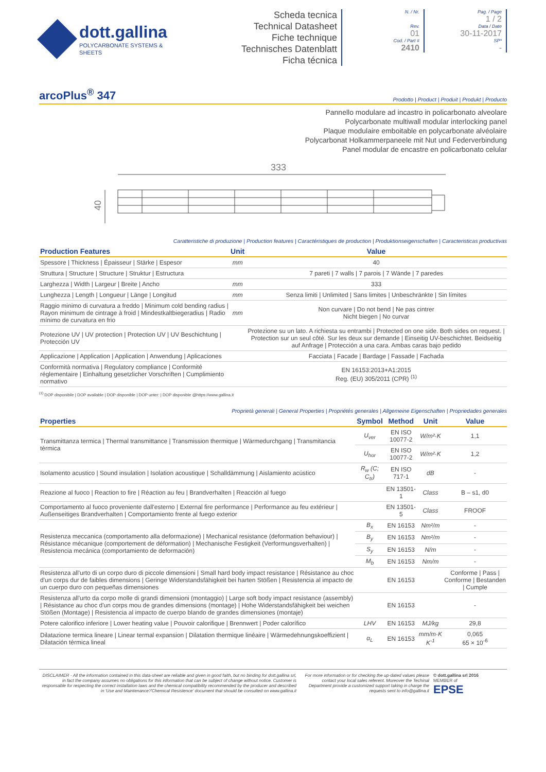dott.gallina
POLYCARBONATE SYSTEMS & SHEETS
Scheda tecnica
Technical Datasheet
Fiche technique
Technisches Datenblatt
Ficha técnica
N. / Nr.
Rev.
01
Cod. / Part #
2410
Pag. / Page
1 / 2
Data / Date
30-11-2017
SP*
-
arcoPlus<sup>®</sup> 347
Prodotto | Product | Produit | Produkt | Producto
Pannello modulare ad incastro in policarbonato alveolare
Polycarbonate multiwall modular interlocking panel
Plaque modulaire emboitable en polycarbonate alvéolaire
Polycarbonat Holkammerpaneele mit Nut und Federverbindung
Panel modular de encastre en policarbonato celular
333
40
Caratteristiche di produzione | Production features | Caractéristiques de production | Produktionseigenschaften | Caracteristicas productivas
| Production Features | Unit | Value |
| --- | --- | --- |
| Spessore / Thickness / Épaisseur / Stärke / Espesor | mm | 40 |
| Struttura / Structure / Structure / Struktur / Estructura | | 7 pareti / 7 walls / 7 parois / 7 Wände / 7 paredes |
| Larghezza / Width / Largeur / Breite / Ancho | mm | 333 |
| Lunghezza / Length / Longueur / Länge / Longitud | mm | Senza limiti / Unlimited / Sans limites / Unbeschränkte / Sin límites |
| Raggio minimo di curvatura a freddo / Minimum cold bending radius / Rayon minimum de cintrage à froid / Mindestkaltbiegeradius / Radio mínimo de curvatura en frio | mm | Non curvare / Do not bend / Ne pas cintrer Nicht biegen / No curvar |
| Protezione UV / UV protection / Protection UV / UV Beschichtung / Protección UV | | Protezione su un lato. A richiesta su entrambi / Protected on one side. Both sides on request. / Protection sur un seul côté. Sur les deux sur demande / Einseitig UV-beschichtet. Beidseitig auf Anfrage / Protección a una cara. Ambas caras bajo pedido |
| Applicazione / Application / Application / Anwendung / Aplicaciones | | Facciata / Facade / Bardage / Fassade / Fachada |
| Conformità normativa / Regulatory compliance / Conformité réglementaire / Einhaltung gesetzlicher Vorschriften / Cumplimiento normativo | | EN 16153:2013+A1:2015 Reg. (EU) 305/2011 (CPR) <sup>(1)</sup> |
<sup>(1)</sup> DOP disponibile | DOP available | DOP disponible | DOP unter: | DOP disponible @https://www.gallina.it
Proprietà generali | General Properties | Propriétés generales | Allgemeine Eigenschaften | Propriedades generales
| Properties | Symbol | Method | Unit | Value |
| --- | --- | --- | --- | --- |
| Transmittanza termica / Thermal transmittance / Transmission thermique / Wärmedurchgang / Transmitancia térmica | U<sub>ver</sub> | EN ISO 10077-2 | W/m²·K | 1,1 |
| | U<sub>hor</sub> | EN ISO 10077-2 | W/m²·K | 1,2 |
| Isolamento acustico / Sound insulation / Isolation acoustique / Schalldämmung / Aislamiento acústico | R<sub>w</sub> (C; C<sub>tr</sub>) | EN ISO 717-1 | dB | - |
| Reazione al fuoco / Reaction to fire / Réaction au feu / Brandverhalten / Reacción al fuego | | EN 13501-1 | Class | B – s1, d0 |
| Comportamento al fuoco proveniente dall'esterno / External fire performance / Performance au feu extérieur / Außenseitiges Brandverhalten / Comportamiento frente al fuego exterior | | EN 13501-5 | Class | FROOF |
| Resistenza meccanica (comportamento alla deformazione) / Mechanical resistance (deformation behaviour) / Résistance mécanique (comportement de déformation) / Mechanische Festigkeit (Verformungsverhalten) / Resistencia mecánica (comportamiento de deformación) | B<sub>x</sub> | EN 16153 | Nm²/m | - |
| | B<sub>y</sub> | EN 16153 | Nm²/m | - |
| | S<sub>y</sub> | EN 16153 | N/m | - |
| | M<sub>b</sub> | EN 16153 | Nm/m | - |
| Resistenza all'urto di un corpo duro di piccole dimensioni / Small hard body impact resistance / Résistance au choc d'un corps dur de faibles dimensions / Geringe Widerstandsfähigkeit bei harten Stößen / Resistencia al impacto de un cuerpo duro con pequeñas dimensiones | | EN 16153 | | Conforme / Pass / Conforme / Bestanden / Cumple |
| Resistenza all'urto da corpo molle di grandi dimensioni (montaggio) / Large soft body impact resistance (assembly) / Résistance au choc d'un corps mou de grandes dimensions (montage) / Hohe Widerstandsfähigkeit bei weichen Stößen (Montage) / Resistencia al impacto de cuerpo blando de grandes dimensiones (montaje) | | EN 16153 | | - |
| Potere calorifico inferiore / Lower heating value / Pouvoir calorifique / Brennwert / Poder calorífico | LHV | EN 16153 | MJ/kg | 29,8 |
| Dilatazione termica lineare / Linear termal expansion / Dilatation thermique linéaire / Wärmedehnungskoeffizient / Dilatación térmica lineal | α<sub>L</sub> | EN 16153 | mm/m·K K<sup>-1</sup> | 0,065 65 × 10<sup>-6</sup> |
DISCLAIMER - All the information contained in this data-sheet are reliable and given in good faith, but no binding for dott.gallina srl, in fact the company assumes no obligations for this information that can be subject of change without notice. Customer is responsable for respecting the correct installation laws and the chemical compatibility recommended by the producer and described in 'Use and Maintenance'/'Chemical Resistence' document that should be consulted on www.gallina.it
For more information or for checking the up-dated values please contact your local sales referent. Moreover the Techinal Department provide a customized support taking in charge the requests sent to info@gallina.it
© dott.gallina srl 2016
MEMBER of
EPSE